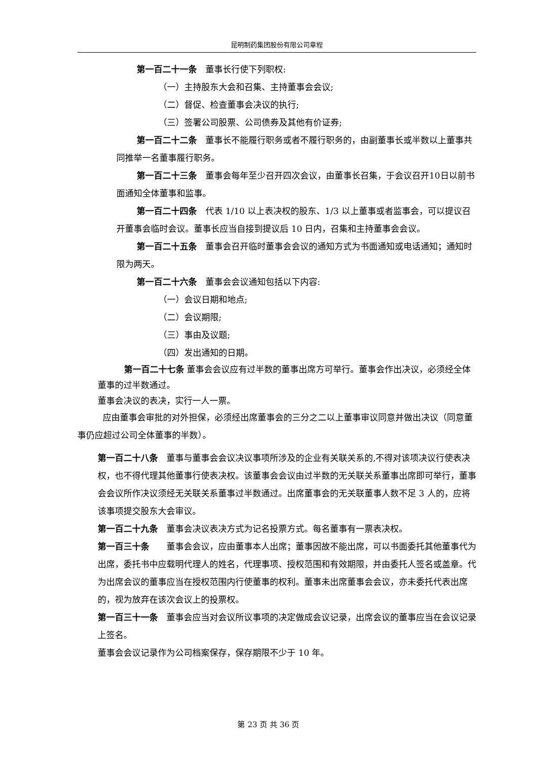昆明制药集团股份有限公司章程
第一百二十一条　董事长行使下列职权:
（一）主持股东大会和召集、主持董事会会议;
（二）督促、检查董事会决议的执行;
（三）签署公司股票、公司债券及其他有价证券;
第一百二十二条　董事长不能履行职务或者不履行职务的，由副董事长或半数以上董事共同推举一名董事履行职务。
第一百二十三条　董事会每年至少召开四次会议，由董事长召集，于会议召开10日以前书面通知全体董事和监事。
第一百二十四条　代表 1/10 以上表决权的股东、1/3 以上董事或者监事会，可以提议召开董事会临时会议。董事长应当自接到提议后 10 日内，召集和主持董事会会议。
第一百二十五条　董事会召开临时董事会会议的通知方式为书面通知或电话通知；通知时限为两天。
第一百二十六条　董事会会议通知包括以下内容:
（一）会议日期和地点;
（二）会议期限;
（三）事由及议题;
（四）发出通知的日期。
第一百二十七条 董事会会议应有过半数的董事出席方可举行。董事会作出决议，必须经全体董事的过半数通过。
董事会决议的表决，实行一人一票。
应由董事会审批的对外担保，必须经出席董事会的三分之二以上董事审议同意并做出决议（同意董事仍应超过公司全体董事的半数）。
第一百二十八条　董事与董事会会议决议事项所涉及的企业有关联关系的,不得对该项决议行使表决权，也不得代理其他董事行使表决权。该董事会会议由过半数的无关联关系董事出席即可举行，董事会会议所作决议须经无关联关系董事过半数通过。出席董事会的无关联董事人数不足 3 人的，应将该事项提交股东大会审议。
第一百二十九条　董事会决议表决方式为记名投票方式。每名董事有一票表决权。
第一百三十条　　董事会会议，应由董事本人出席；董事因故不能出席，可以书面委托其他董事代为出席，委托书中应载明代理人的姓名，代理事项、授权范围和有效期限，并由委托人签名或盖章。代为出席会议的董事应当在授权范围内行使董事的权利。董事未出席董事会会议，亦未委托代表出席的，视为放弃在该次会议上的投票权。
第一百三十一条　董事会应当对会议所议事项的决定做成会议记录，出席会议的董事应当在会议记录上签名。
董事会会议记录作为公司档案保存，保存期限不少于 10 年。
第 23 页 共 36 页